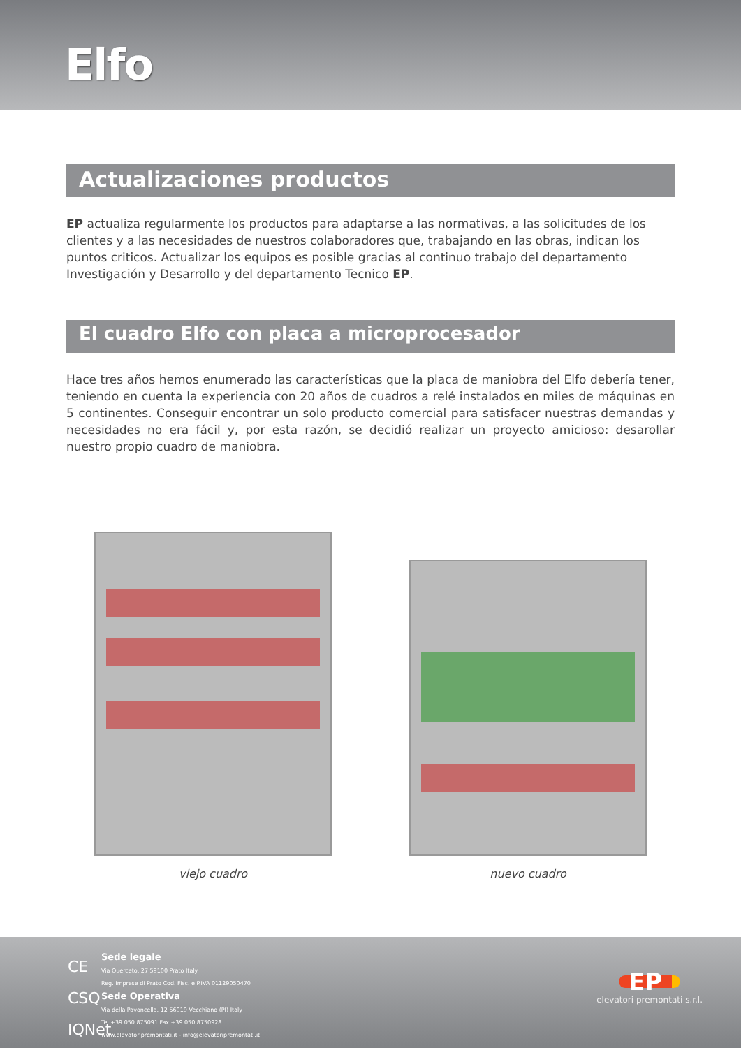Elfo
Actualizaciones productos
EP actualiza regularmente los productos para adaptarse a las normativas, a las solicitudes de los clientes y a las necesidades de nuestros colaboradores que, trabajando en las obras, indican los puntos criticos. Actualizar los equipos es posible gracias al continuo trabajo del departamento Investigación y Desarrollo y del departamento Tecnico EP.
El cuadro Elfo con placa a microprocesador
Hace tres años hemos enumerado las características que la placa de maniobra del Elfo debería tener, teniendo en cuenta la experiencia con 20 años de cuadros a relé instalados en miles de máquinas en 5 continentes. Conseguir encontrar un solo producto comercial para satisfacer nuestras demandas y necesidades no era fácil y, por esta razón, se decidió realizar un proyecto amicioso: desarollar nuestro propio cuadro de maniobra.
viejo cuadro nuevo cuadro
CE
CSQ
IQNet
Sede legale
Via Querceto, 27 59100 Prato Italy
Reg. Imprese di Prato Cod. Fisc. e P.IVA 01129050470
Sede Operativa
Via della Pavoncella, 12 56019 Vecchiano (PI) Italy
Tel +39 050 875091 Fax +39 050 8750928
www.elevatoripremontati.it - info@elevatoripremontati.it
EP
elevatori premontati s.r.l.